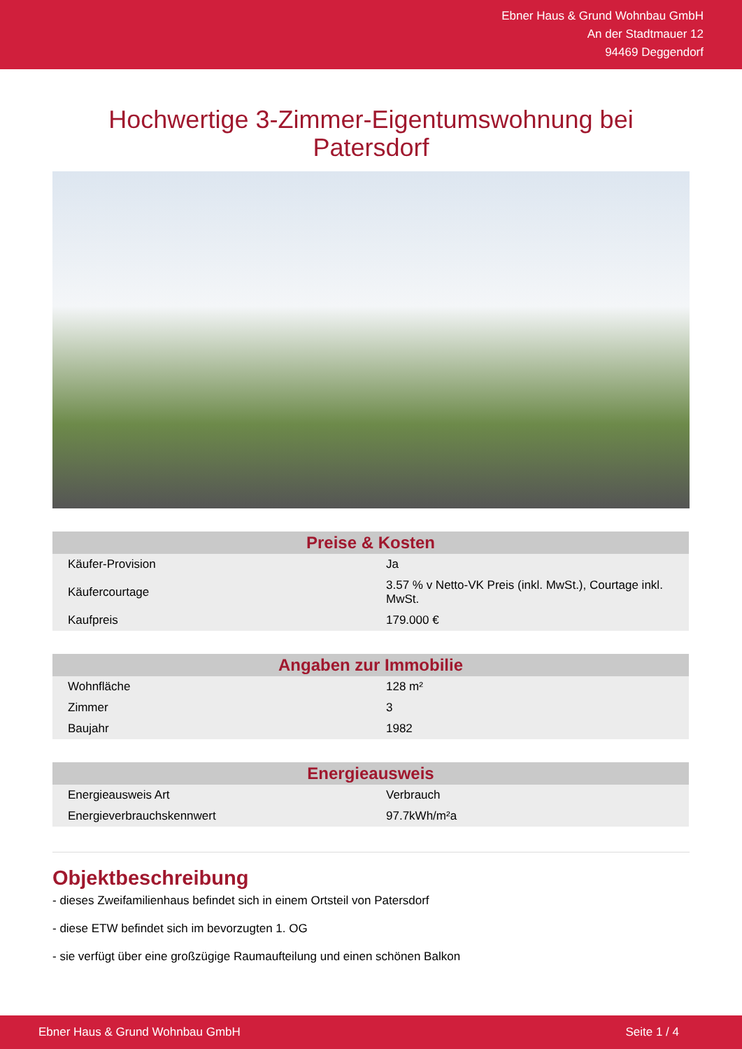Ebner Haus & Grund Wohnbau GmbH
An der Stadtmauer 12
94469 Deggendorf
Hochwertige 3-Zimmer-Eigentumswohnung bei Patersdorf
| Preise & Kosten | |
| --- | --- |
| Käufer-Provision | Ja |
| Käufercourtage | 3.57 % v Netto-VK Preis (inkl. MwSt.), Courtage inkl. MwSt. |
| Kaufpreis | 179.000 € |
| Angaben zur Immobilie | |
| --- | --- |
| Wohnfläche | 128 m² |
| Zimmer | 3 |
| Baujahr | 1982 |
| Energieausweis | |
| --- | --- |
| Energieausweis Art | Verbrauch |
| Energieverbrauchskennwert | 97.7kWh/m²a |
Objektbeschreibung
- dieses Zweifamilienhaus befindet sich in einem Ortsteil von Patersdorf
- diese ETW befindet sich im bevorzugten 1. OG
- sie verfügt über eine großzügige Raumaufteilung und einen schönen Balkon
Ebner Haus & Grund Wohnbau GmbH Seite 1 / 4